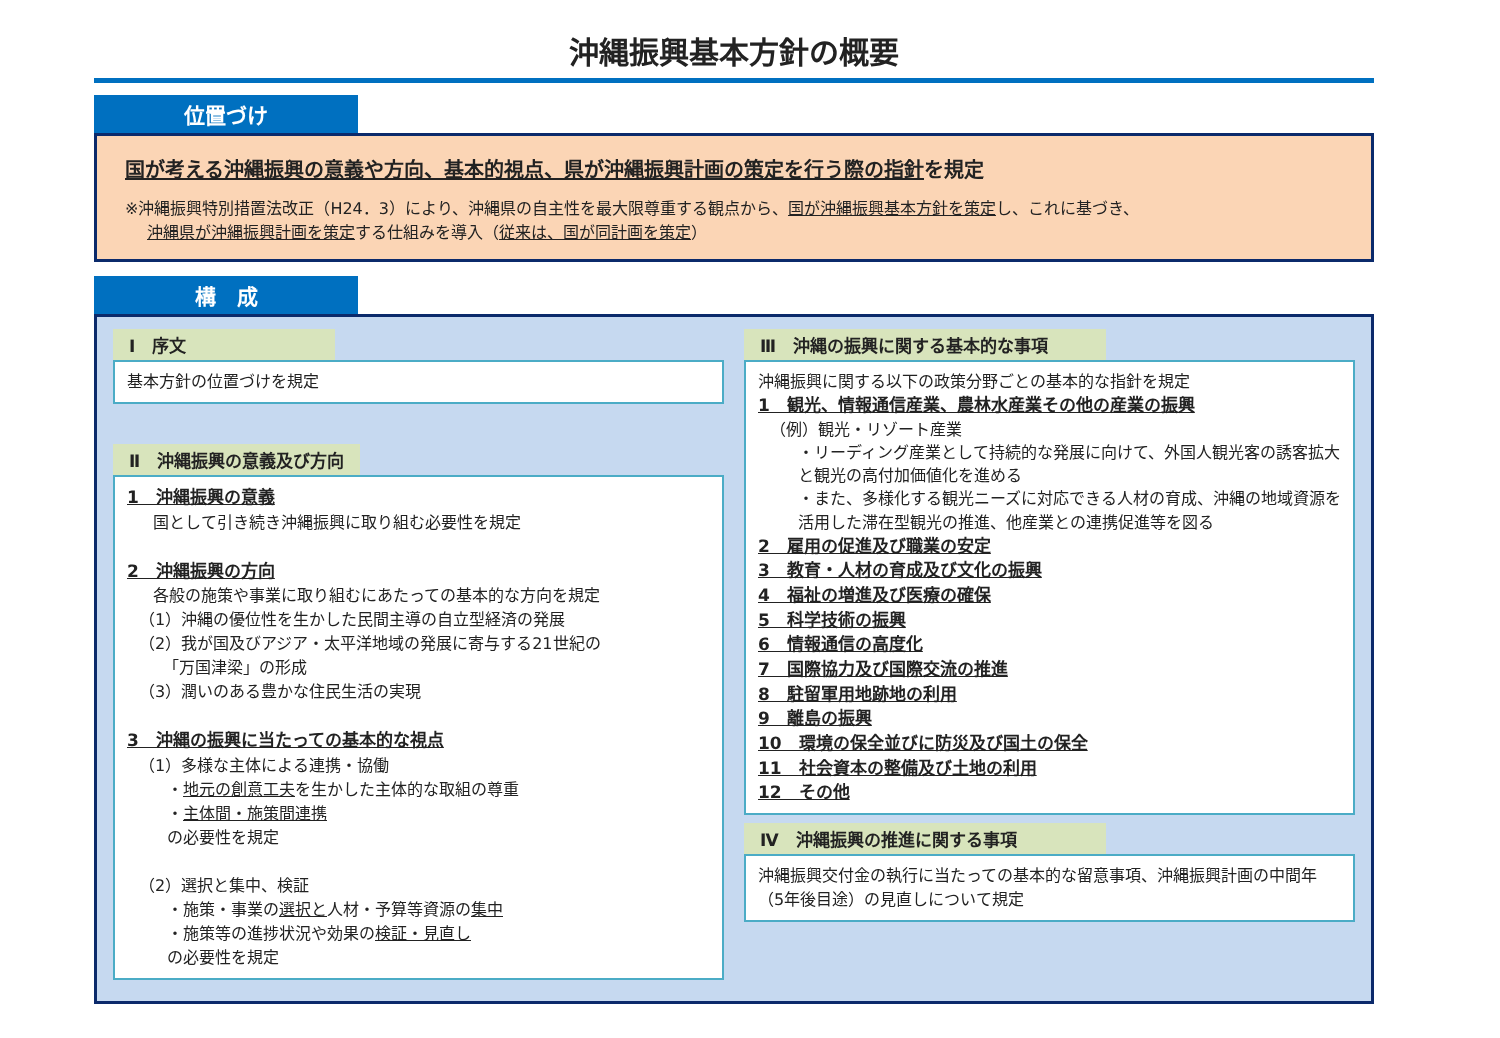沖縄振興基本方針の概要
位置づけ
国が考える沖縄振興の意義や方向、基本的視点、県が沖縄振興計画の策定を行う際の指針を規定
※沖縄振興特別措置法改正（H24．3）により、沖縄県の自主性を最大限尊重する観点から、国が沖縄振興基本方針を策定し、これに基づき、
沖縄県が沖縄振興計画を策定する仕組みを導入（従来は、国が同計画を策定）
構　成
Ⅰ　序文
基本方針の位置づけを規定
Ⅱ　沖縄振興の意義及び方向
1　沖縄振興の意義
国として引き続き沖縄振興に取り組む必要性を規定
2　沖縄振興の方向
各般の施策や事業に取り組むにあたっての基本的な方向を規定
（1）沖縄の優位性を生かした民間主導の自立型経済の発展
（2）我が国及びアジア・太平洋地域の発展に寄与する21世紀の
　　「万国津梁」の形成
（3）潤いのある豊かな住民生活の実現
3　沖縄の振興に当たっての基本的な視点
（1）多様な主体による連携・協働
・地元の創意工夫を生かした主体的な取組の尊重
・主体間・施策間連携
の必要性を規定
（2）選択と集中、検証
・施策・事業の選択と人材・予算等資源の集中
・施策等の進捗状況や効果の検証・見直し
の必要性を規定
Ⅲ　沖縄の振興に関する基本的な事項
沖縄振興に関する以下の政策分野ごとの基本的な指針を規定
1　観光、情報通信産業、農林水産業その他の産業の振興
（例）観光・リゾート産業
・リーディング産業として持続的な発展に向けて、外国人観光客の誘客拡大と観光の高付加価値化を進める
・また、多様化する観光ニーズに対応できる人材の育成、沖縄の地域資源を活用した滞在型観光の推進、他産業との連携促進等を図る
2　雇用の促進及び職業の安定
3　教育・人材の育成及び文化の振興
4　福祉の増進及び医療の確保
5　科学技術の振興
6　情報通信の高度化
7　国際協力及び国際交流の推進
8　駐留軍用地跡地の利用
9　離島の振興
10　環境の保全並びに防災及び国土の保全
11　社会資本の整備及び土地の利用
12　その他
Ⅳ　沖縄振興の推進に関する事項
沖縄振興交付金の執行に当たっての基本的な留意事項、沖縄振興計画の中間年（5年後目途）の見直しについて規定